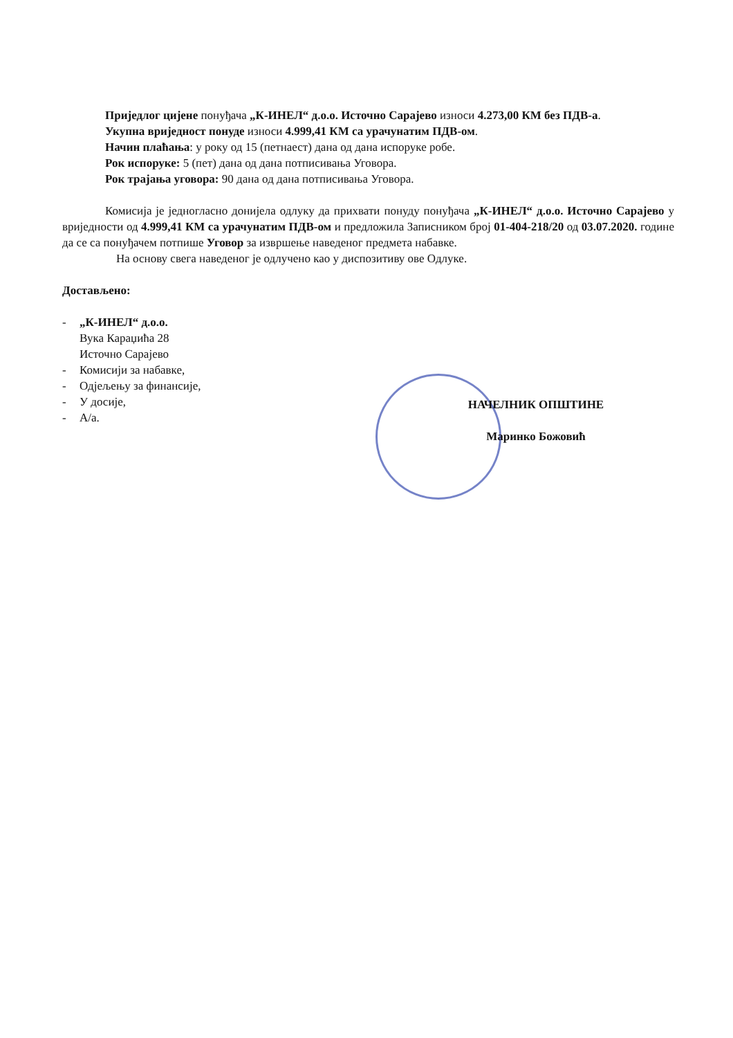Приједлог цијене понуђача „К-ИНЕЛ“ д.о.о. Источно Сарајево износи 4.273,00 КМ без ПДВ-а.
Укупна вриједност понуде износи 4.999,41 КМ са урачунатим ПДВ-ом.
Начин плаћања: у року од 15 (петнаест) дана од дана испоруке робе.
Рок испоруке: 5 (пет) дана од дана потписивања Уговора.
Рок трајања уговора: 90 дана од дана потписивања Уговора.
Комисија је једногласно донијела одлуку да прихвати понуду понуђача „К-ИНЕЛ“ д.о.о. Источно Сарајево у вриједности од 4.999,41 КМ са урачунатим ПДВ-ом и предложила Записником број 01-404-218/20 од 03.07.2020. године да се са понуђачем потпише Уговор за извршење наведеног предмета набавке.
На основу свега наведеног је одлучено као у диспозитиву ове Одлуке.
Достављено:
- „К-ИНЕЛ“ д.о.о.
Вука Караџића 28
Источно Сарајево
- Комисији за набавке,
- Одјељењу за финансије,
- У досије,
- А/а.
НАЧЕЛНИК ОПШТИНЕ
Маринко Божовић